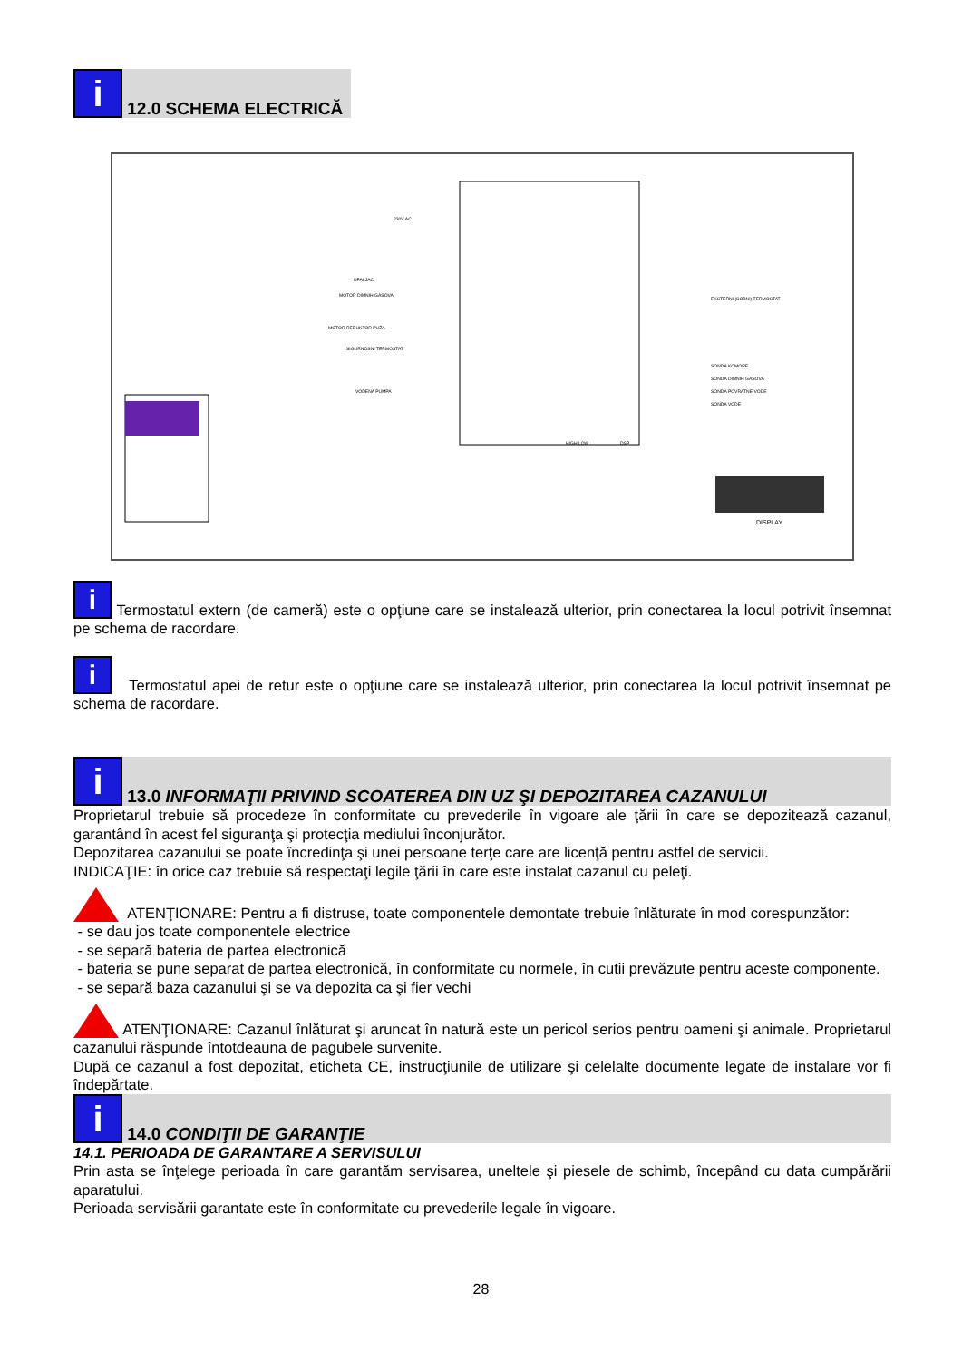i 12.0 SCHEMA ELECTRICĂ
230V AC
UPALJAC
MOTOR DIMNIH GASOVA
MOTOR REDUKTOR PUŽA
SIGURNOSNI TERMOSTAT
VODENA PUMPA
EKSTERNI (SOBNI) TERMOSTAT
SONDA KOMORE
SONDA DIMNIH GASOVA
SONDA POVRATNE VODE
SONDA VODE
HIGH LOW
DSP
DISPLAY
i Termostatul extern (de cameră) este o opţiune care se instalează ulterior, prin conectarea la locul potrivit însemnat pe schema de racordare.
i Termostatul apei de retur este o opţiune care se instalează ulterior, prin conectarea la locul potrivit însemnat pe schema de racordare.
i 13.0 INFORMAŢII PRIVIND SCOATEREA DIN UZ ŞI DEPOZITAREA CAZANULUI
Proprietarul trebuie să procedeze în conformitate cu prevederile în vigoare ale ţării în care se depozitează cazanul, garantând în acest fel siguranţa şi protecţia mediului înconjurător.
Depozitarea cazanului se poate încredinţa şi unei persoane terţe care are licenţă pentru astfel de servicii.
INDICAŢIE: în orice caz trebuie să respectaţi legile ţării în care este instalat cazanul cu peleţi.
ATENŢIONARE: Pentru a fi distruse, toate componentele demontate trebuie înlăturate în mod corespunzător:
- se dau jos toate componentele electrice
- se separă bateria de partea electronică
- bateria se pune separat de partea electronică, în conformitate cu normele, în cutii prevăzute pentru aceste componente.
- se separă baza cazanului şi se va depozita ca şi fier vechi
ATENŢIONARE: Cazanul înlăturat şi aruncat în natură este un pericol serios pentru oameni şi animale. Proprietarul cazanului răspunde întotdeauna de pagubele survenite.
După ce cazanul a fost depozitat, eticheta CE, instrucţiunile de utilizare şi celelalte documente legate de instalare vor fi îndepărtate.
i 14.0 CONDIŢII DE GARANŢIE
14.1. PERIOADA DE GARANTARE A SERVISULUI
Prin asta se înţelege perioada în care garantăm servisarea, uneltele şi piesele de schimb, începând cu data cumpărării aparatului.
Perioada servisării garantate este în conformitate cu prevederile legale în vigoare.
28